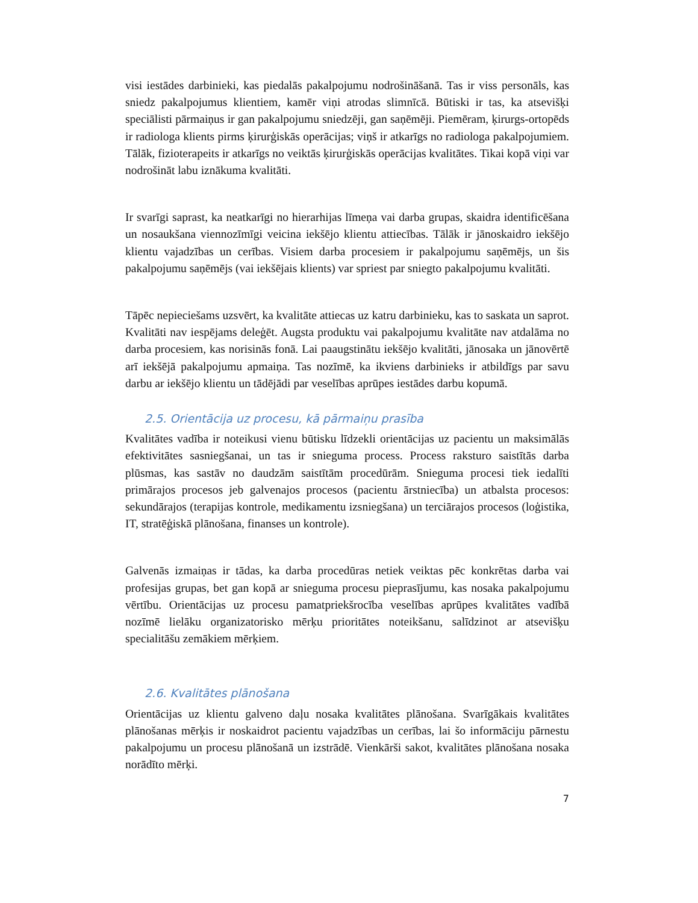visi iestādes darbinieki, kas piedalās pakalpojumu nodrošināšanā. Tas ir viss personāls, kas sniedz pakalpojumus klientiem, kamēr viņi atrodas slimnīcā. Būtiski ir tas, ka atsevišķi speciālisti pārmaiņus ir gan pakalpojumu sniedzēji, gan saņēmēji. Piemēram, ķirurgs-ortopēds ir radiologa klients pirms ķirurģiskās operācijas; viņš ir atkarīgs no radiologa pakalpojumiem. Tālāk, fizioterapeits ir atkarīgs no veiktās ķirurģiskās operācijas kvalitātes. Tikai kopā viņi var nodrošināt labu iznākuma kvalitāti.
Ir svarīgi saprast, ka neatkarīgi no hierarhijas līmeņa vai darba grupas, skaidra identificēšana un nosaukšana viennozīmīgi veicina iekšējo klientu attiecības. Tālāk ir jānoskaidro iekšējo klientu vajadzības un cerības. Visiem darba procesiem ir pakalpojumu saņēmējs, un šis pakalpojumu saņēmējs (vai iekšējais klients) var spriest par sniegto pakalpojumu kvalitāti.
Tāpēc nepieciešams uzsvērt, ka kvalitāte attiecas uz katru darbinieku, kas to saskata un saprot. Kvalitāti nav iespējams deleģēt. Augsta produktu vai pakalpojumu kvalitāte nav atdalāma no darba procesiem, kas norisinās fonā. Lai paaugstinātu iekšējo kvalitāti, jānosaka un jānovērtē arī iekšējā pakalpojumu apmaiņa. Tas nozīmē, ka ikviens darbinieks ir atbildīgs par savu darbu ar iekšējo klientu un tādējādi par veselības aprūpes iestādes darbu kopumā.
2.5. Orientācija uz procesu, kā pārmaiņu prasība
Kvalitātes vadība ir noteikusi vienu būtisku līdzekli orientācijas uz pacientu un maksimālās efektivitātes sasniegšanai, un tas ir snieguma process. Process raksturo saistītās darba plūsmas, kas sastāv no daudzām saistītām procedūrām. Snieguma procesi tiek iedalīti primārajos procesos jeb galvenajos procesos (pacientu ārstniecība) un atbalsta procesos: sekundārajos (terapijas kontrole, medikamentu izsniegšana) un terciārajos procesos (loģistika, IT, stratēģiskā plānošana, finanses un kontrole).
Galvenās izmaiņas ir tādas, ka darba procedūras netiek veiktas pēc konkrētas darba vai profesijas grupas, bet gan kopā ar snieguma procesu pieprasījumu, kas nosaka pakalpojumu vērtību. Orientācijas uz procesu pamatpriekšrocība veselības aprūpes kvalitātes vadībā nozīmē lielāku organizatorisko mērķu prioritātes noteikšanu, salīdzinot ar atsevišķu specialitāšu zemākiem mērķiem.
2.6. Kvalitātes plānošana
Orientācijas uz klientu galveno daļu nosaka kvalitātes plānošana. Svarīgākais kvalitātes plānošanas mērķis ir noskaidrot pacientu vajadzības un cerības, lai šo informāciju pārnestu pakalpojumu un procesu plānošanā un izstrādē. Vienkārši sakot, kvalitātes plānošana nosaka norādīto mērķi.
7